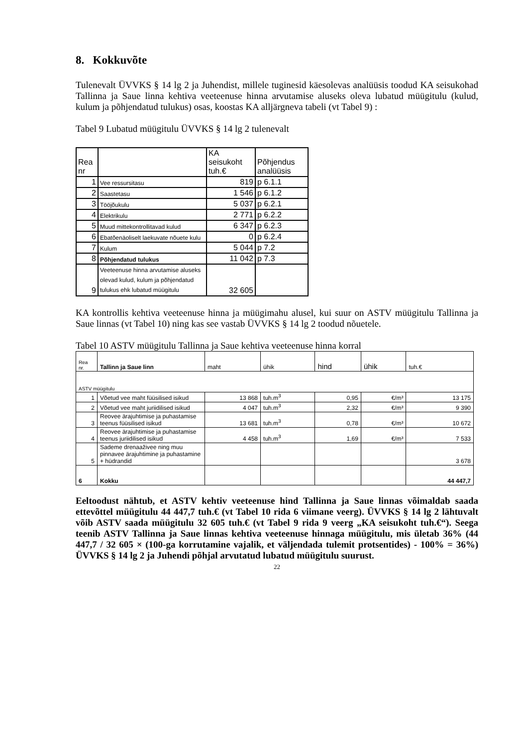8. Kokkuvõte
Tulenevalt ÜVVKS § 14 lg 2 ja Juhendist, millele tuginesid käesolevas analüüsis toodud KA seisukohad Tallinna ja Saue linna kehtiva veeteenuse hinna arvutamise aluseks oleva lubatud müügitulu (kulud, kulum ja põhjendatud tulukus) osas, koostas KA alljärgneva tabeli (vt Tabel 9) :
Tabel 9 Lubatud müügitulu ÜVVKS § 14 lg 2 tulenevalt
| Rea nr | | KA seisukoht tuh.€ | Põhjendus analüüsis |
| --- | --- | --- | --- |
| 1 | Vee ressursitasu | 819 | p 6.1.1 |
| 2 | Saastetasu | 1 546 | p 6.1.2 |
| 3 | Tööjõukulu | 5 037 | p 6.2.1 |
| 4 | Elektrikulu | 2 771 | p 6.2.2 |
| 5 | Muud mittekontrollitavad kulud | 6 347 | p 6.2.3 |
| 6 | Ebatõenäoliselt laekuvate nõuete kulu | 0 | p 6.2.4 |
| 7 | Kulum | 5 044 | p 7.2 |
| 8 | Põhjendatud tulukus | 11 042 | p 7.3 |
| 9 | Veeteenuse hinna arvutamise aluseks olevad kulud, kulum ja põhjendatud tulukus ehk lubatud müügitulu | 32 605 | |
KA kontrollis kehtiva veeteenuse hinna ja müügimahu alusel, kui suur on ASTV müügitulu Tallinna ja Saue linnas (vt Tabel 10) ning kas see vastab ÜVVKS § 14 lg 2 toodud nõuetele.
Tabel 10 ASTV müügitulu Tallinna ja Saue kehtiva veeteenuse hinna korral
| Rea nr. | Tallinn ja Saue linn | maht | ühik | hind | ühik | tuh.€ |
| --- | --- | --- | --- | --- | --- | --- |
| ASTV müügitulu | | | | | | |
| 1 | Võetud vee maht füüsilised isikud | 13 868 | tuh.m<sup>3</sup> | 0,95 | €/m³ | 13 175 |
| 2 | Võetud vee maht juriidilised isikud | 4 047 | tuh.m<sup>3</sup> | 2,32 | €/m³ | 9 390 |
| 3 | Reovee ärajuhtimise ja puhastamise teenus füüsilised isikud | 13 681 | tuh.m<sup>3</sup> | 0,78 | €/m³ | 10 672 |
| 4 | Reovee ärajuhtimise ja puhastamise teenus juriidilised isikud | 4 458 | tuh.m<sup>3</sup> | 1,69 | €/m³ | 7 533 |
| 5 | Sademe drenaaživee ning muu pinnavee ärajuhtimine ja puhastamine + hüdrandid | | | | | 3 678 |
| 6 | Kokku | | | | | 44 447,7 |
Eeltoodust nähtub, et ASTV kehtiv veeteenuse hind Tallinna ja Saue linnas võimaldab saada ettevõttel müügitulu 44 447,7 tuh.€ (vt Tabel 10 rida 6 viimane veerg). ÜVVKS § 14 lg 2 lähtuvalt võib ASTV saada müügitulu 32 605 tuh.€ (vt Tabel 9 rida 9 veerg „KA seisukoht tuh.€“). Seega teenib ASTV Tallinna ja Saue linnas kehtiva veeteenuse hinnaga müügitulu, mis ületab 36% (44 447,7 / 32 605 × (100-ga korrutamine vajalik, et väljendada tulemit protsentides) - 100% = 36%) ÜVVKS § 14 lg 2 ja Juhendi põhjal arvutatud lubatud müügitulu suurust.
22